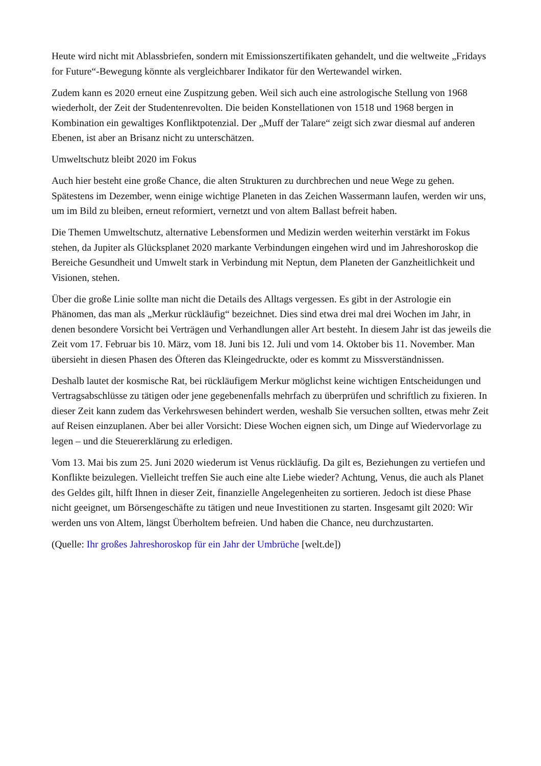Heute wird nicht mit Ablassbriefen, sondern mit Emissionszertifikaten gehandelt, und die weltweite „Fridays for Future“-Bewegung könnte als vergleichbarer Indikator für den Wertewandel wirken.
Zudem kann es 2020 erneut eine Zuspitzung geben. Weil sich auch eine astrologische Stellung von 1968 wiederholt, der Zeit der Studentenrevolten. Die beiden Konstellationen von 1518 und 1968 bergen in Kombination ein gewaltiges Konfliktpotenzial. Der „Muff der Talare“ zeigt sich zwar diesmal auf anderen Ebenen, ist aber an Brisanz nicht zu unterschätzen.
Umweltschutz bleibt 2020 im Fokus
Auch hier besteht eine große Chance, die alten Strukturen zu durchbrechen und neue Wege zu gehen. Spätestens im Dezember, wenn einige wichtige Planeten in das Zeichen Wassermann laufen, werden wir uns, um im Bild zu bleiben, erneut reformiert, vernetzt und von altem Ballast befreit haben.
Die Themen Umweltschutz, alternative Lebensformen und Medizin werden weiterhin verstärkt im Fokus stehen, da Jupiter als Glücksplanet 2020 markante Verbindungen eingehen wird und im Jahreshoroskop die Bereiche Gesundheit und Umwelt stark in Verbindung mit Neptun, dem Planeten der Ganzheitlichkeit und Visionen, stehen.
Über die große Linie sollte man nicht die Details des Alltags vergessen. Es gibt in der Astrologie ein Phänomen, das man als „Merkur rückläufig“ bezeichnet. Dies sind etwa drei mal drei Wochen im Jahr, in denen besondere Vorsicht bei Verträgen und Verhandlungen aller Art besteht. In diesem Jahr ist das jeweils die Zeit vom 17. Februar bis 10. März, vom 18. Juni bis 12. Juli und vom 14. Oktober bis 11. November. Man übersieht in diesen Phasen des Öfteren das Kleingedruckte, oder es kommt zu Missverständnissen.
Deshalb lautet der kosmische Rat, bei rückläufigem Merkur möglichst keine wichtigen Entscheidungen und Vertragsabschlüsse zu tätigen oder jene gegebenenfalls mehrfach zu überprüfen und schriftlich zu fixieren. In dieser Zeit kann zudem das Verkehrswesen behindert werden, weshalb Sie versuchen sollten, etwas mehr Zeit auf Reisen einzuplanen. Aber bei aller Vorsicht: Diese Wochen eignen sich, um Dinge auf Wiedervorlage zu legen – und die Steuererklärung zu erledigen.
Vom 13. Mai bis zum 25. Juni 2020 wiederum ist Venus rückläufig. Da gilt es, Beziehungen zu vertiefen und Konflikte beizulegen. Vielleicht treffen Sie auch eine alte Liebe wieder? Achtung, Venus, die auch als Planet des Geldes gilt, hilft Ihnen in dieser Zeit, finanzielle Angelegenheiten zu sortieren. Jedoch ist diese Phase nicht geeignet, um Börsengeschäfte zu tätigen und neue Investitionen zu starten. Insgesamt gilt 2020: Wir werden uns von Altem, längst Überholtem befreien. Und haben die Chance, neu durchzustarten.
(Quelle: Ihr großes Jahreshoroskop für ein Jahr der Umbrüche [welt.de])